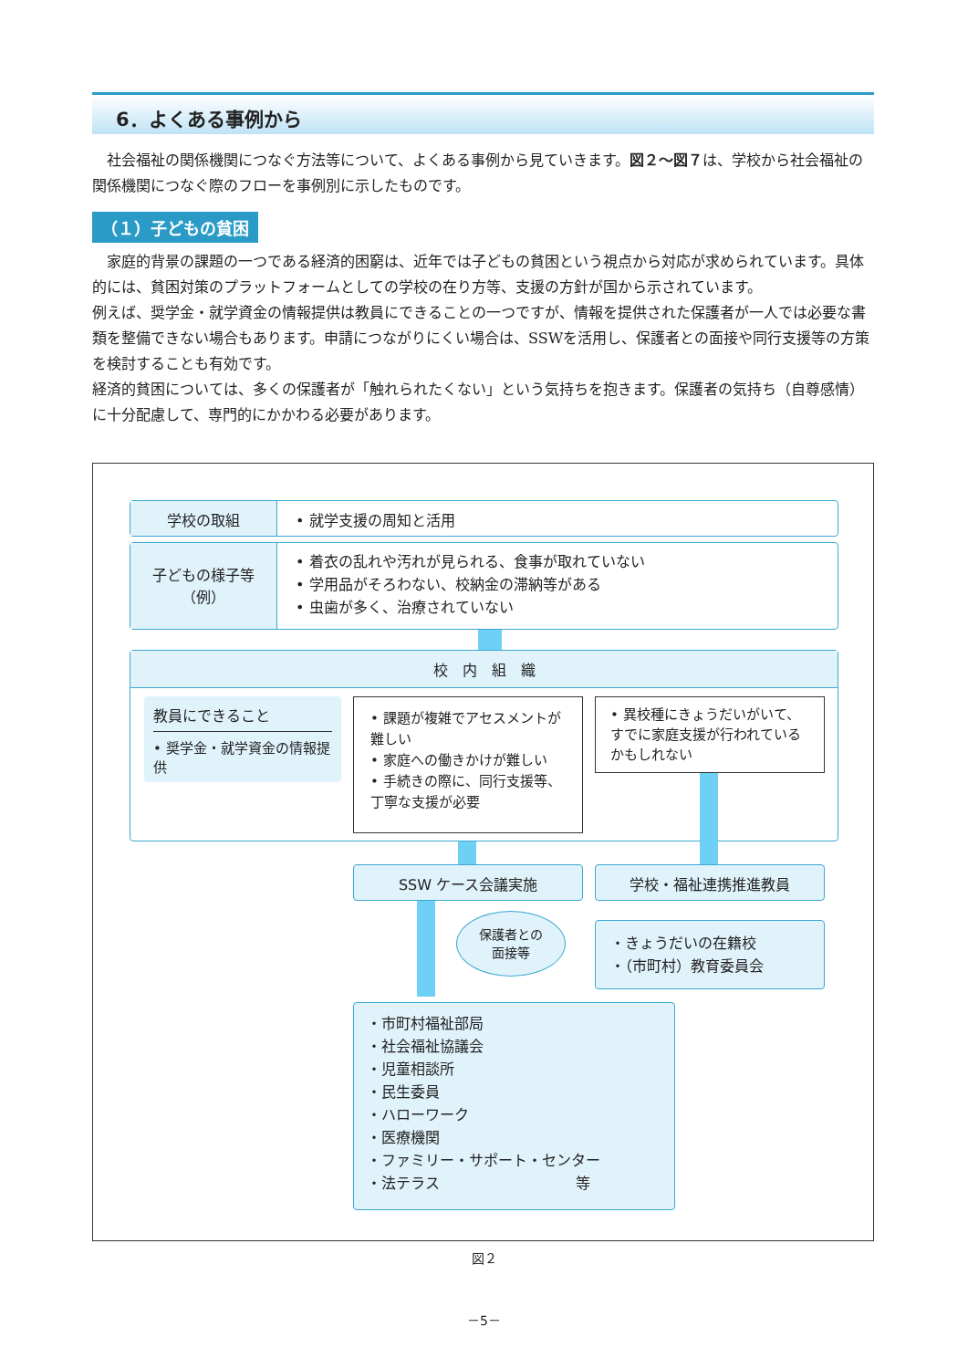6．よくある事例から
社会福祉の関係機関につなぐ方法等について、よくある事例から見ていきます。図２～図７は、学校から社会福祉の関係機関につなぐ際のフローを事例別に示したものです。
（１）子どもの貧困
家庭的背景の課題の一つである経済的困窮は、近年では子どもの貧困という視点から対応が求められています。具体的には、貧困対策のプラットフォームとしての学校の在り方等、支援の方針が国から示されています。
例えば、奨学金・就学資金の情報提供は教員にできることの一つですが、情報を提供された保護者が一人では必要な書類を整備できない場合もあります。申請につながりにくい場合は、SSWを活用し、保護者との面接や同行支援等の方策を検討することも有効です。
経済的貧困については、多くの保護者が「触れられたくない」という気持ちを抱きます。保護者の気持ち（自尊感情）に十分配慮して、専門的にかかわる必要があります。
学校の取組 • 就学支援の周知と活用
子どもの様子等
（例）
• 着衣の乱れや汚れが見られる、食事が取れていない
• 学用品がそろわない、校納金の滞納等がある
• 虫歯が多く、治療されていない
校　内　組　織
教員にできること
• 奨学金・就学資金の情報提供
• 課題が複雑でアセスメントが難しい
• 家庭への働きかけが難しい
• 手続きの際に、同行支援等、丁寧な支援が必要
• 異校種にきょうだいがいて、すでに家庭支援が行われているかもしれない
SSW ケース会議実施 学校・福祉連携推進教員
保護者との
面接等
・きょうだいの在籍校
・（市町村）教育委員会
・市町村福祉部局
・社会福祉協議会
・児童相談所
・民生委員
・ハローワーク
・医療機関
・ファミリー・サポート・センター
・法テラス　　　　　　　　　 等
図２
－5－